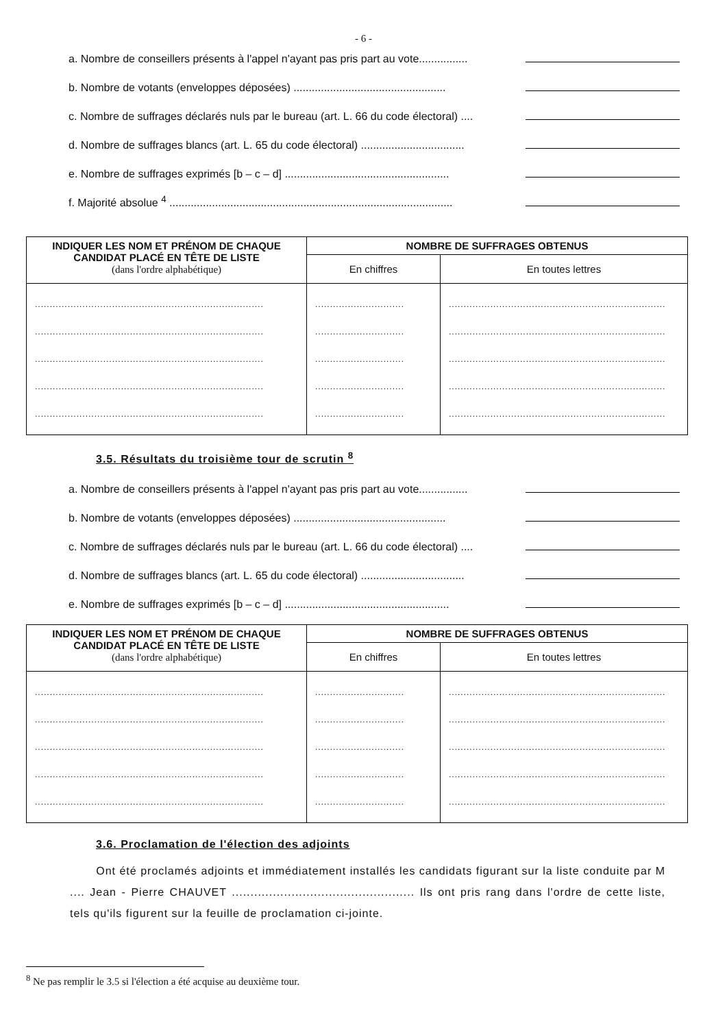- 6 -
a. Nombre de conseillers présents à l'appel n'ayant pas pris part au vote................
b. Nombre de votants (enveloppes déposées) ..................................................
c. Nombre de suffrages déclarés nuls par le bureau (art. L. 66 du code électoral) ....
d. Nombre de suffrages blancs (art. L. 65 du code électoral) ..................................
e. Nombre de suffrages exprimés [b – c – d] ......................................................
f. Majorité absolue <sup>4</sup> .............................................................................................
| INDIQUER LES NOM ET PRÉNOM DE CHAQUE CANDIDAT PLACÉ EN TÊTE DE LISTE (dans l'ordre alphabétique) | NOMBRE DE SUFFRAGES OBTENUS | |
| --- | --- | --- |
| | En chiffres | En toutes lettres |
| ............................................................................. ............................................................................. ............................................................................. ............................................................................. ............................................................................. | .............................. .............................. .............................. .............................. .............................. | ......................................................................... ......................................................................... ......................................................................... ......................................................................... ......................................................................... |
3.5. Résultats du troisième tour de scrutin <sup>8</sup>
a. Nombre de conseillers présents à l'appel n'ayant pas pris part au vote................
b. Nombre de votants (enveloppes déposées) ..................................................
c. Nombre de suffrages déclarés nuls par le bureau (art. L. 66 du code électoral) ....
d. Nombre de suffrages blancs (art. L. 65 du code électoral) ..................................
e. Nombre de suffrages exprimés [b – c – d] ......................................................
| INDIQUER LES NOM ET PRÉNOM DE CHAQUE CANDIDAT PLACÉ EN TÊTE DE LISTE (dans l'ordre alphabétique) | NOMBRE DE SUFFRAGES OBTENUS | |
| --- | --- | --- |
| | En chiffres | En toutes lettres |
| ............................................................................. ............................................................................. ............................................................................. ............................................................................. ............................................................................. | .............................. .............................. .............................. .............................. .............................. | ......................................................................... ......................................................................... ......................................................................... ......................................................................... ......................................................................... |
3.6. Proclamation de l'élection des adjoints
Ont été proclamés adjoints et immédiatement installés les candidats figurant sur la liste conduite par M .... Jean - Pierre CHAUVET ................................................. Ils ont pris rang dans l'ordre de cette liste, tels qu'ils figurent sur la feuille de proclamation ci-jointe.
<sup>8</sup> Ne pas remplir le 3.5 si l'élection a été acquise au deuxième tour.